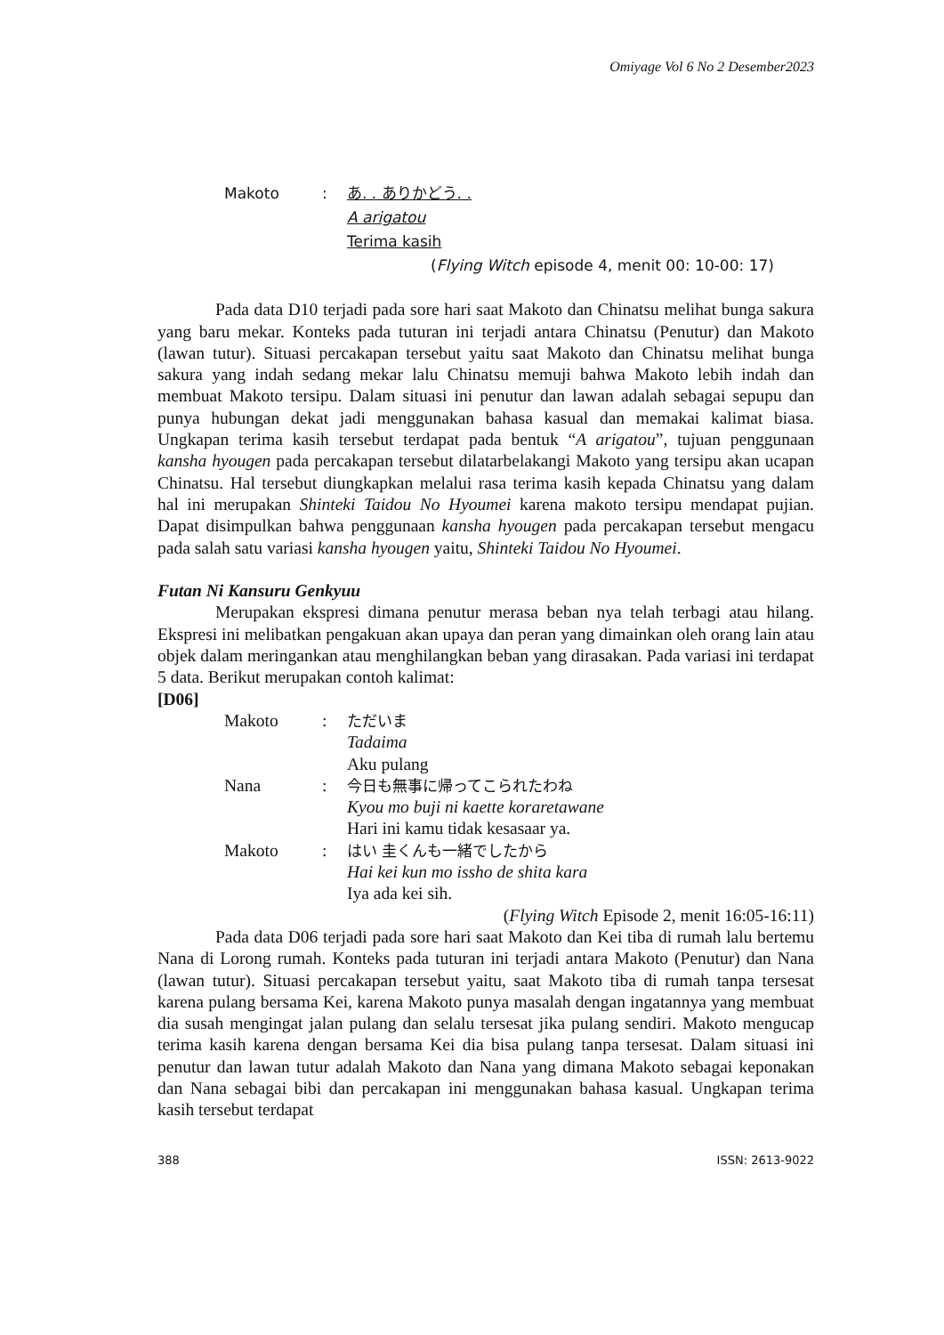Omiyage Vol 6 No 2 Desember2023
Makoto: あ. . ありかどう. .
A arigatou
Terima kasih
(Flying Witch episode 4, menit 00: 10-00: 17)
Pada data D10 terjadi pada sore hari saat Makoto dan Chinatsu melihat bunga sakura yang baru mekar. Konteks pada tuturan ini terjadi antara Chinatsu (Penutur) dan Makoto (lawan tutur). Situasi percakapan tersebut yaitu saat Makoto dan Chinatsu melihat bunga sakura yang indah sedang mekar lalu Chinatsu memuji bahwa Makoto lebih indah dan membuat Makoto tersipu. Dalam situasi ini penutur dan lawan adalah sebagai sepupu dan punya hubungan dekat jadi menggunakan bahasa kasual dan memakai kalimat biasa. Ungkapan terima kasih tersebut terdapat pada bentuk “A arigatou”, tujuan penggunaan kansha hyougen pada percakapan tersebut dilatarbelakangi Makoto yang tersipu akan ucapan Chinatsu. Hal tersebut diungkapkan melalui rasa terima kasih kepada Chinatsu yang dalam hal ini merupakan Shinteki Taidou No Hyoumei karena makoto tersipu mendapat pujian. Dapat disimpulkan bahwa penggunaan kansha hyougen pada percakapan tersebut mengacu pada salah satu variasi kansha hyougen yaitu, Shinteki Taidou No Hyoumei.
Futan Ni Kansuru Genkyuu
Merupakan ekspresi dimana penutur merasa beban nya telah terbagi atau hilang. Ekspresi ini melibatkan pengakuan akan upaya dan peran yang dimainkan oleh orang lain atau objek dalam meringankan atau menghilangkan beban yang dirasakan. Pada variasi ini terdapat 5 data. Berikut merupakan contoh kalimat:
[D06]
Makoto: ただいま
Tadaima
Aku pulang
Nana: 今日も無事に帰ってこられたわね
Kyou mo buji ni kaette koraretawane
Hari ini kamu tidak kesasaar ya.
Makoto: はい 圭くんも一緒でしたから
Hai kei kun mo issho de shita kara
Iya ada kei sih.
(Flying Witch Episode 2, menit 16:05-16:11)
Pada data D06 terjadi pada sore hari saat Makoto dan Kei tiba di rumah lalu bertemu Nana di Lorong rumah. Konteks pada tuturan ini terjadi antara Makoto (Penutur) dan Nana (lawan tutur). Situasi percakapan tersebut yaitu, saat Makoto tiba di rumah tanpa tersesat karena pulang bersama Kei, karena Makoto punya masalah dengan ingatannya yang membuat dia susah mengingat jalan pulang dan selalu tersesat jika pulang sendiri. Makoto mengucap terima kasih karena dengan bersama Kei dia bisa pulang tanpa tersesat. Dalam situasi ini penutur dan lawan tutur adalah Makoto dan Nana yang dimana Makoto sebagai keponakan dan Nana sebagai bibi dan percakapan ini menggunakan bahasa kasual. Ungkapan terima kasih tersebut terdapat
388 ISSN: 2613-9022